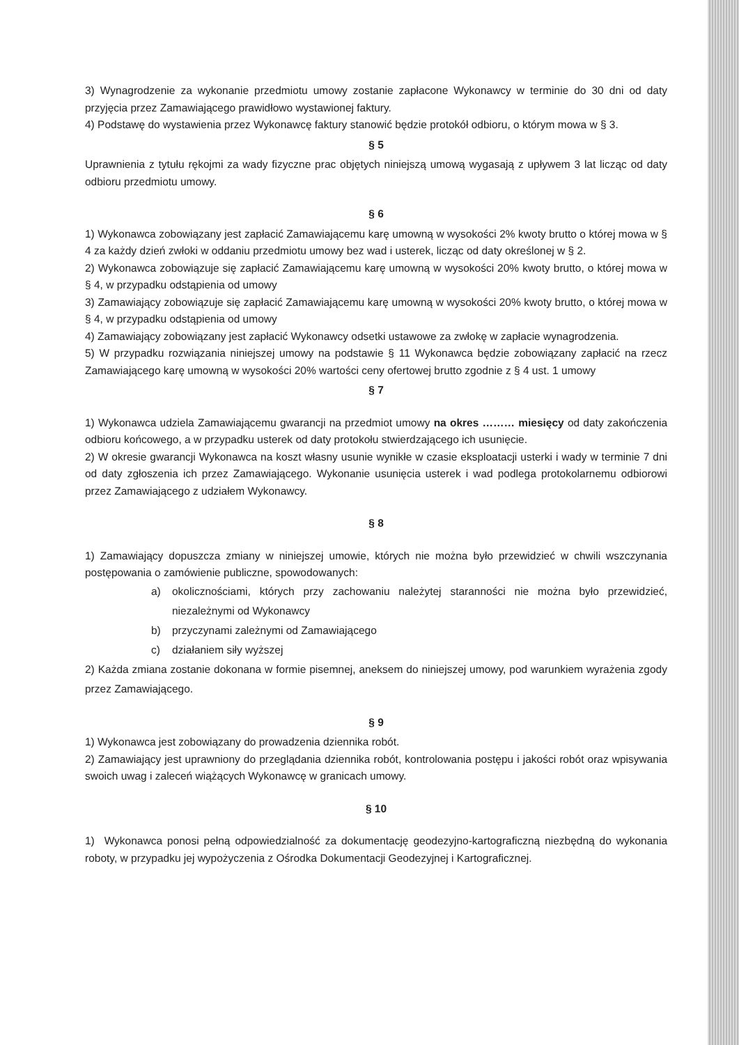3) Wynagrodzenie za wykonanie przedmiotu umowy zostanie zapłacone Wykonawcy w terminie do 30 dni od daty przyjęcia przez Zamawiającego prawidłowo wystawionej faktury.
4) Podstawę do wystawienia przez Wykonawcę faktury stanowić będzie protokół odbioru, o którym mowa w § 3.
§ 5
Uprawnienia z tytułu rękojmi za wady fizyczne prac objętych niniejszą umową wygasają z upływem 3 lat licząc od daty odbioru przedmiotu umowy.
§ 6
1) Wykonawca zobowiązany jest zapłacić Zamawiającemu karę umowną w wysokości 2% kwoty brutto o której mowa w § 4 za każdy dzień zwłoki w oddaniu przedmiotu umowy bez wad i usterek, licząc od daty określonej w § 2.
2) Wykonawca zobowiązuje się zapłacić Zamawiającemu karę umowną w wysokości 20% kwoty brutto, o której mowa w § 4, w przypadku odstąpienia od umowy
3) Zamawiający zobowiązuje się zapłacić Zamawiającemu karę umowną w wysokości 20% kwoty brutto, o której mowa w § 4, w przypadku odstąpienia od umowy
4) Zamawiający zobowiązany jest zapłacić Wykonawcy odsetki ustawowe za zwłokę w zapłacie wynagrodzenia.
5) W przypadku rozwiązania niniejszej umowy na podstawie § 11 Wykonawca będzie zobowiązany zapłacić na rzecz Zamawiającego karę umowną w wysokości 20% wartości ceny ofertowej brutto zgodnie z § 4 ust. 1 umowy
§ 7
1) Wykonawca udziela Zamawiającemu gwarancji na przedmiot umowy na okres ……… miesięcy od daty zakończenia odbioru końcowego, a w przypadku usterek od daty protokołu stwierdzającego ich usunięcie.
2) W okresie gwarancji Wykonawca na koszt własny usunie wynikłe w czasie eksploatacji usterki i wady w terminie 7 dni od daty zgłoszenia ich przez Zamawiającego. Wykonanie usunięcia usterek i wad podlega protokolarnemu odbiorowi przez Zamawiającego z udziałem Wykonawcy.
§ 8
1) Zamawiający dopuszcza zmiany w niniejszej umowie, których nie można było przewidzieć w chwili wszczynania postępowania o zamówienie publiczne, spowodowanych:
a) okolicznościami, których przy zachowaniu należytej staranności nie można było przewidzieć, niezależnymi od Wykonawcy
b) przyczynami zależnymi od Zamawiającego
c) działaniem siły wyższej
2) Każda zmiana zostanie dokonana w formie pisemnej, aneksem do niniejszej umowy, pod warunkiem wyrażenia zgody przez Zamawiającego.
§ 9
1) Wykonawca jest zobowiązany do prowadzenia dziennika robót.
2) Zamawiający jest uprawniony do przeglądania dziennika robót, kontrolowania postępu i jakości robót oraz wpisywania swoich uwag i zaleceń wiążących Wykonawcę w granicach umowy.
§ 10
1) Wykonawca ponosi pełną odpowiedzialność za dokumentację geodezyjno-kartograficzną niezbędną do wykonania roboty, w przypadku jej wypożyczenia z Ośrodka Dokumentacji Geodezyjnej i Kartograficznej.